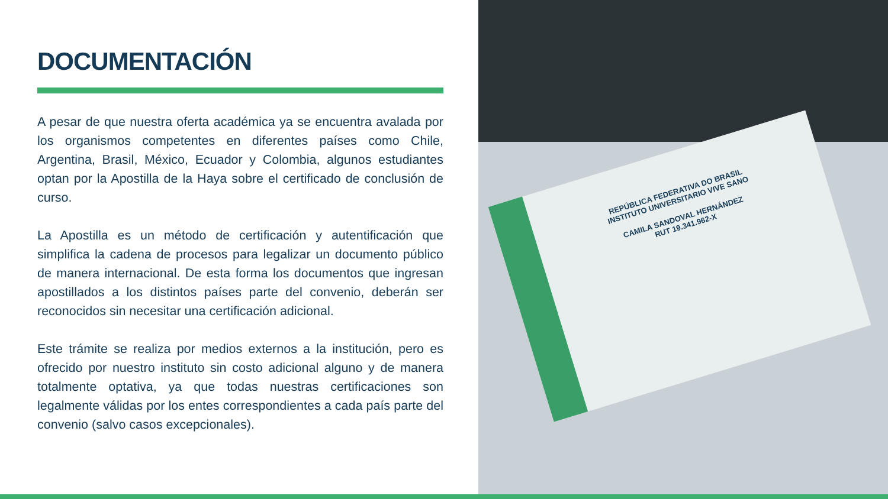DOCUMENTACIÓN
A pesar de que nuestra oferta académica ya se encuentra avalada por los organismos competentes en diferentes países como Chile, Argentina, Brasil, México, Ecuador y Colombia, algunos estudiantes optan por la Apostilla de la Haya sobre el certificado de conclusión de curso.
La Apostilla es un método de certificación y autentificación que simplifica la cadena de procesos para legalizar un documento público de manera internacional. De esta forma los documentos que ingresan apostillados a los distintos países parte del convenio, deberán ser reconocidos sin necesitar una certificación adicional.
Este trámite se realiza por medios externos a la institución, pero es ofrecido por nuestro instituto sin costo adicional alguno y de manera totalmente optativa, ya que todas nuestras certificaciones son legalmente válidas por los entes correspondientes a cada país parte del convenio (salvo casos excepcionales).
REPÚBLICA FEDERATIVA DO BRASIL
INSTITUTO UNIVERSITARIO VIVE SANO
CAMILA SANDOVAL HERNÁNDEZ
RUT 19.341.962-X